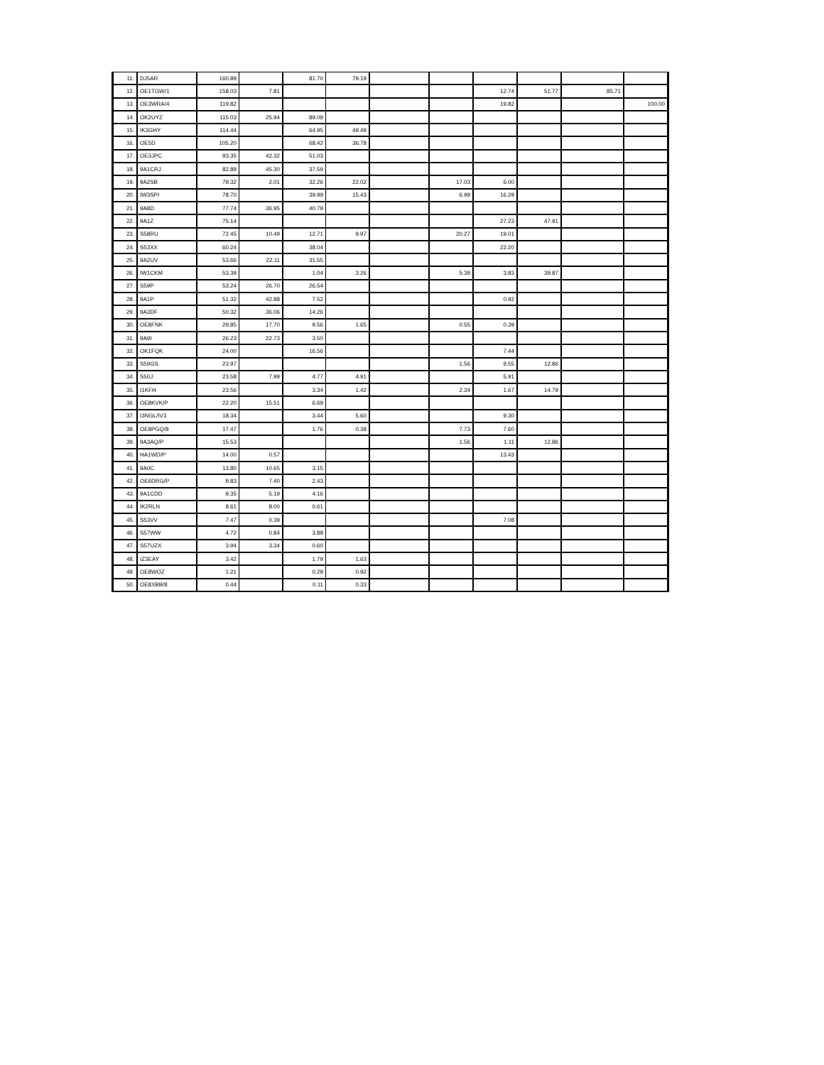| 11. | DJ5AR | 160.89 | | 81.70 | 79.19 | | | | | | |
| 12. | OE1TGW/1 | 158.03 | 7.81 | | | | | 12.74 | 51.77 | 85.71 | |
| 13. | OE3WRA/4 | 119.82 | | | | | | 19.82 | | | 100.00 |
| 14. | OK2UYZ | 115.03 | 25.94 | 89.09 | | | | | | | |
| 15. | IK3GHY | 114.44 | | 64.95 | 49.49 | | | | | | |
| 16. | OE5D | 105.20 | | 68.42 | 36.78 | | | | | | |
| 17. | OE3JPC | 93.35 | 42.32 | 51.03 | | | | | | | |
| 18. | 9A1CRJ | 82.89 | 45.30 | 37.59 | | | | | | | |
| 19. | 9A2SB | 79.32 | 2.01 | 32.26 | 22.02 | | 17.03 | 6.00 | | | |
| 20. | IW3SPI | 78.70 | | 39.99 | 15.43 | | 6.99 | 16.29 | | | |
| 21. | 9A8D | 77.74 | 36.95 | 40.79 | | | | | | | |
| 22. | 9A1Z | 75.14 | | | | | | 27.23 | 47.91 | | |
| 23. | S58RU | 72.45 | 10.49 | 12.71 | 9.97 | | 20.27 | 19.01 | | | |
| 24. | S53XX | 60.24 | | 38.04 | | | | 22.20 | | | |
| 25. | 9A2UV | 53.66 | 22.11 | 31.55 | | | | | | | |
| 26. | IW1CKM | 53.39 | | 1.04 | 3.26 | | 5.39 | 3.83 | 39.87 | | |
| 27. | S59P | 53.24 | 26.70 | 26.54 | | | | | | | |
| 28. | 9A1P | 51.32 | 42.88 | 7.52 | | | | 0.92 | | | |
| 29. | 9A3DF | 50.32 | 36.06 | 14.26 | | | | | | | |
| 30. | OE8FNK | 29.85 | 17.70 | 9.56 | 1.65 | | 0.55 | 0.39 | | | |
| 31. | 9A9I | 26.23 | 22.73 | 3.50 | | | | | | | |
| 32. | OK1FQK | 24.00 | | 16.56 | | | | 7.44 | | | |
| 33. | S59GS | 23.97 | | | | | 1.56 | 9.55 | 12.86 | | |
| 34. | S50J | 23.58 | 7.99 | 4.77 | 4.91 | | | 5.91 | | | |
| 35. | I1KFH | 23.56 | | 3.34 | 1.42 | | 2.34 | 1.67 | 14.79 | | |
| 36. | OE8KVK/P | 22.20 | 15.51 | 6.69 | | | | | | | |
| 37. | I3NGL/IV3 | 18.34 | | 3.44 | 5.60 | | | 9.30 | | | |
| 38. | OE8PGQ/8 | 17.47 | | 1.76 | 0.38 | | 7.73 | 7.60 | | | |
| 39. | 9A3AQ/P | 15.53 | | | | | 1.56 | 1.11 | 12.86 | | |
| 40. | HA1WD/P | 14.00 | 0.57 | | | | | 13.43 | | | |
| 41. | 9A0C | 13.80 | 10.65 | 3.15 | | | | | | | |
| 42. | OE6DRG/P | 9.83 | 7.40 | 2.43 | | | | | | | |
| 43. | 9A1CDD | 9.35 | 5.19 | 4.16 | | | | | | | |
| 44. | IK2RLN | 8.61 | 8.00 | 0.61 | | | | | | | |
| 45. | S53VV | 7.47 | 0.39 | | | | | 7.08 | | | |
| 46. | S57WW | 4.72 | 0.84 | 3.88 | | | | | | | |
| 47. | S57UZX | 3.94 | 3.34 | 0.60 | | | | | | | |
| 48. | IZ3EAY | 3.42 | | 1.79 | 1.63 | | | | | | |
| 49. | OE8WOZ | 1.21 | | 0.29 | 0.92 | | | | | | |
| 50. | OE8XBB/8 | 0.44 | | 0.11 | 0.33 | | | | | | |